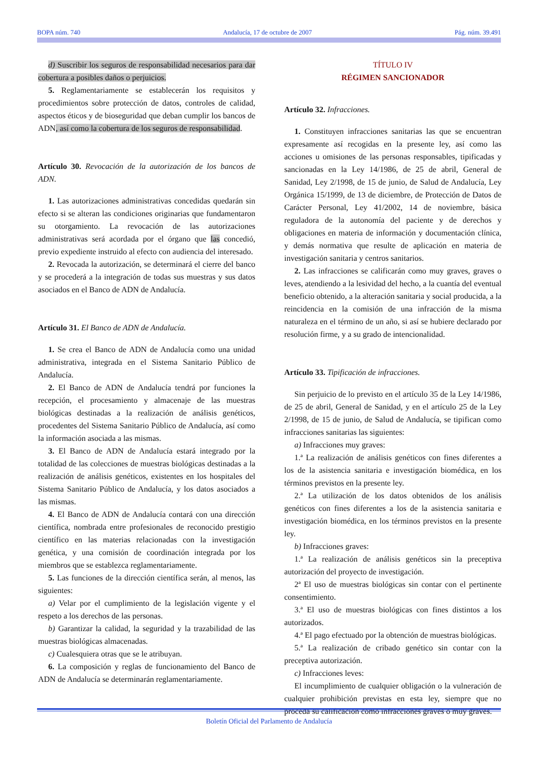BOPA núm. 740 Andalucía, 17 de octubre de 2007 Pág. núm. 39.491
d) Suscribir los seguros de responsabilidad necesarios para dar cobertura a posibles daños o perjuicios.
5. Reglamentariamente se establecerán los requisitos y procedimientos sobre protección de datos, controles de calidad, aspectos éticos y de bioseguridad que deban cumplir los bancos de ADN, así como la cobertura de los seguros de responsabilidad.
Artículo 30. Revocación de la autorización de los bancos de ADN.
1. Las autorizaciones administrativas concedidas quedarán sin efecto si se alteran las condiciones originarias que fundamentaron su otorgamiento. La revocación de las autorizaciones administrativas será acordada por el órgano que las concedió, previo expediente instruido al efecto con audiencia del interesado.
2. Revocada la autorización, se determinará el cierre del banco y se procederá a la integración de todas sus muestras y sus datos asociados en el Banco de ADN de Andalucía.
Artículo 31. El Banco de ADN de Andalucía.
1. Se crea el Banco de ADN de Andalucía como una unidad administrativa, integrada en el Sistema Sanitario Público de Andalucía.
2. El Banco de ADN de Andalucía tendrá por funciones la recepción, el procesamiento y almacenaje de las muestras biológicas destinadas a la realización de análisis genéticos, procedentes del Sistema Sanitario Público de Andalucía, así como la información asociada a las mismas.
3. El Banco de ADN de Andalucía estará integrado por la totalidad de las colecciones de muestras biológicas destinadas a la realización de análisis genéticos, existentes en los hospitales del Sistema Sanitario Público de Andalucía, y los datos asociados a las mismas.
4. El Banco de ADN de Andalucía contará con una dirección científica, nombrada entre profesionales de reconocido prestigio científico en las materias relacionadas con la investigación genética, y una comisión de coordinación integrada por los miembros que se establezca reglamentariamente.
5. Las funciones de la dirección científica serán, al menos, las siguientes:
a) Velar por el cumplimiento de la legislación vigente y el respeto a los derechos de las personas.
b) Garantizar la calidad, la seguridad y la trazabilidad de las muestras biológicas almacenadas.
c) Cualesquiera otras que se le atribuyan.
6. La composición y reglas de funcionamiento del Banco de ADN de Andalucía se determinarán reglamentariamente.
TÍTULO IV
RÉGIMEN SANCIONADOR
Artículo 32. Infracciones.
1. Constituyen infracciones sanitarias las que se encuentran expresamente así recogidas en la presente ley, así como las acciones u omisiones de las personas responsables, tipificadas y sancionadas en la Ley 14/1986, de 25 de abril, General de Sanidad, Ley 2/1998, de 15 de junio, de Salud de Andalucía, Ley Orgánica 15/1999, de 13 de diciembre, de Protección de Datos de Carácter Personal, Ley 41/2002, 14 de noviembre, básica reguladora de la autonomía del paciente y de derechos y obligaciones en materia de información y documentación clínica, y demás normativa que resulte de aplicación en materia de investigación sanitaria y centros sanitarios.
2. Las infracciones se calificarán como muy graves, graves o leves, atendiendo a la lesividad del hecho, a la cuantía del eventual beneficio obtenido, a la alteración sanitaria y social producida, a la reincidencia en la comisión de una infracción de la misma naturaleza en el término de un año, si así se hubiere declarado por resolución firme, y a su grado de intencionalidad.
Artículo 33. Tipificación de infracciones.
Sin perjuicio de lo previsto en el artículo 35 de la Ley 14/1986, de 25 de abril, General de Sanidad, y en el artículo 25 de la Ley 2/1998, de 15 de junio, de Salud de Andalucía, se tipifican como infracciones sanitarias las siguientes:
a) Infracciones muy graves:
1.ª La realización de análisis genéticos con fines diferentes a los de la asistencia sanitaria e investigación biomédica, en los términos previstos en la presente ley.
2.ª La utilización de los datos obtenidos de los análisis genéticos con fines diferentes a los de la asistencia sanitaria e investigación biomédica, en los términos previstos en la presente ley.
b) Infracciones graves:
1.ª La realización de análisis genéticos sin la preceptiva autorización del proyecto de investigación.
2ª El uso de muestras biológicas sin contar con el pertinente consentimiento.
3.ª El uso de muestras biológicas con fines distintos a los autorizados.
4.ª El pago efectuado por la obtención de muestras biológicas.
5.ª La realización de cribado genético sin contar con la preceptiva autorización.
c) Infracciones leves:
El incumplimiento de cualquier obligación o la vulneración de cualquier prohibición previstas en esta ley, siempre que no proceda su calificación como infracciones graves o muy graves.
Boletín Oficial del Parlamento de Andalucía